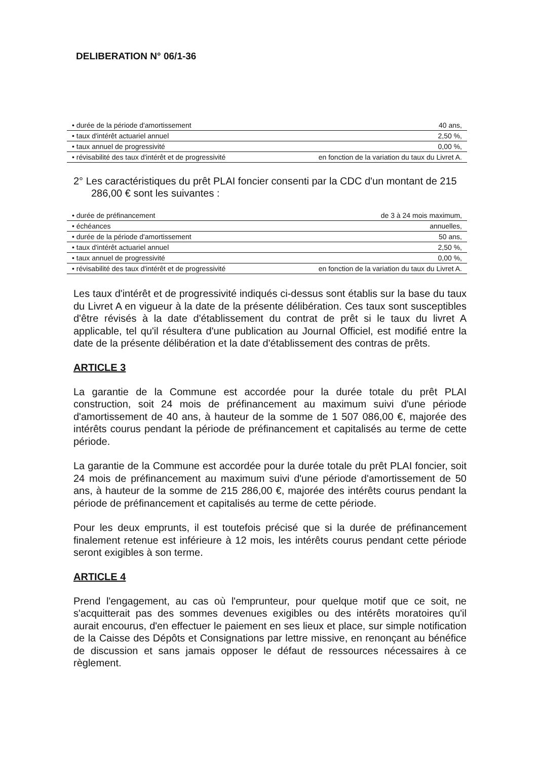DELIBERATION N° 06/1-36
| • durée de la période d'amortissement | 40 ans, |
| • taux d'intérêt actuariel annuel | 2,50 %, |
| • taux annuel de progressivité | 0,00 %, |
| • révisabilité des taux d'intérêt et de progressivité | en fonction de la variation du taux du Livret A. |
2° Les caractéristiques du prêt PLAI foncier consenti par la CDC d'un montant de 215 286,00 € sont les suivantes :
| • durée de préfinancement | de 3 à 24 mois maximum, |
| • échéances | annuelles, |
| • durée de la période d'amortissement | 50 ans, |
| • taux d'intérêt actuariel annuel | 2,50 %, |
| • taux annuel de progressivité | 0,00 %, |
| • révisabilité des taux d'intérêt et de progressivité | en fonction de la variation du taux du Livret A. |
Les taux d'intérêt et de progressivité indiqués ci-dessus sont établis sur la base du taux du Livret A en vigueur à la date de la présente délibération. Ces taux sont susceptibles d'être révisés à la date d'établissement du contrat de prêt si le taux du livret A applicable, tel qu'il résultera d'une publication au Journal Officiel, est modifié entre la date de la présente délibération et la date d'établissement des contras de prêts.
ARTICLE 3
La garantie de la Commune est accordée pour la durée totale du prêt PLAI construction, soit 24 mois de préfinancement au maximum suivi d'une période d'amortissement de 40 ans, à hauteur de la somme de 1 507 086,00 €, majorée des intérêts courus pendant la période de préfinancement et capitalisés au terme de cette période.
La garantie de la Commune est accordée pour la durée totale du prêt PLAI foncier, soit 24 mois de préfinancement au maximum suivi d'une période d'amortissement de 50 ans, à hauteur de la somme de 215 286,00 €, majorée des intérêts courus pendant la période de préfinancement et capitalisés au terme de cette période.
Pour les deux emprunts, il est toutefois précisé que si la durée de préfinancement finalement retenue est inférieure à 12 mois, les intérêts courus pendant cette période seront exigibles à son terme.
ARTICLE 4
Prend l'engagement, au cas où l'emprunteur, pour quelque motif que ce soit, ne s'acquitterait pas des sommes devenues exigibles ou des intérêts moratoires qu'il aurait encourus, d'en effectuer le paiement en ses lieux et place, sur simple notification de la Caisse des Dépôts et Consignations par lettre missive, en renonçant au bénéfice de discussion et sans jamais opposer le défaut de ressources nécessaires à ce règlement.